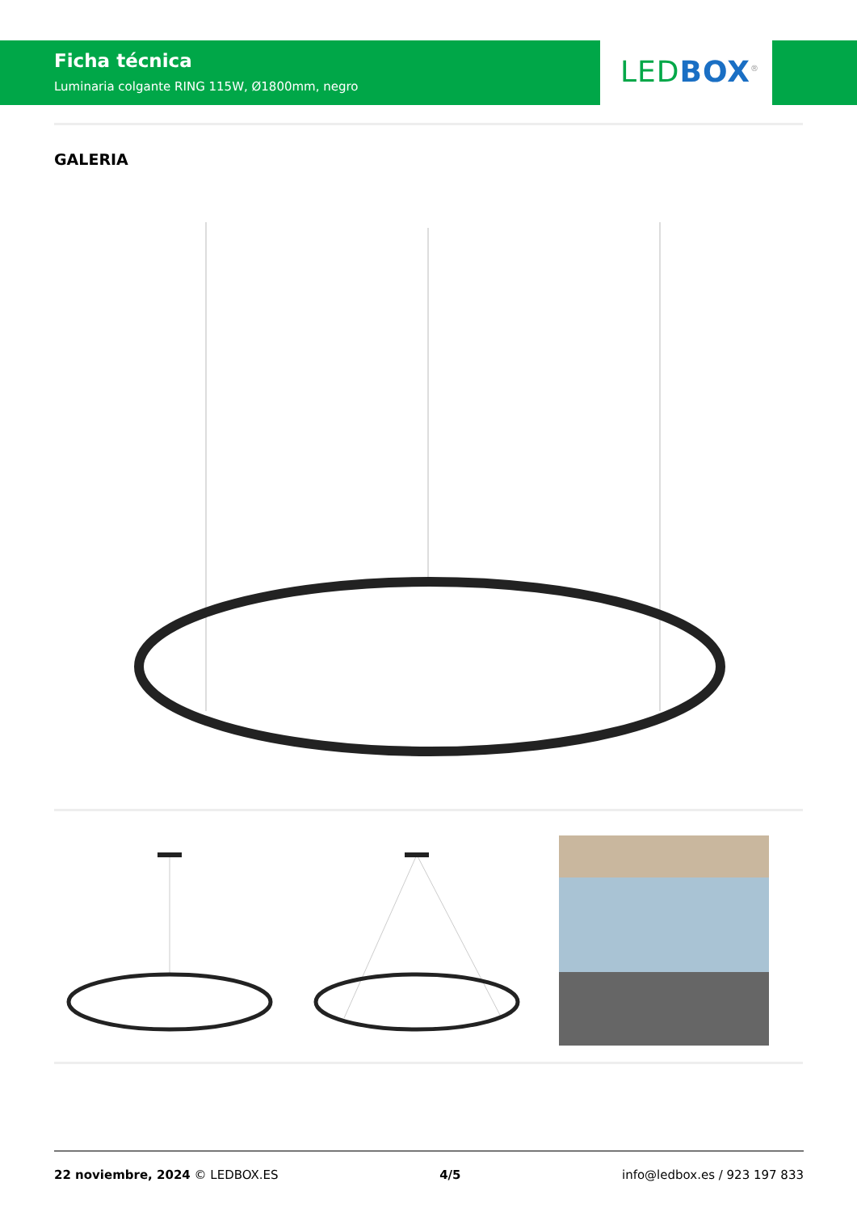Ficha técnica
Luminaria colgante RING 115W, Ø1800mm, negro
LED BOX<sup>®</sup>
GALERIA
22 noviembre, 2024 © LEDBOX.ES 4/5 info@ledbox.es / 923 197 833